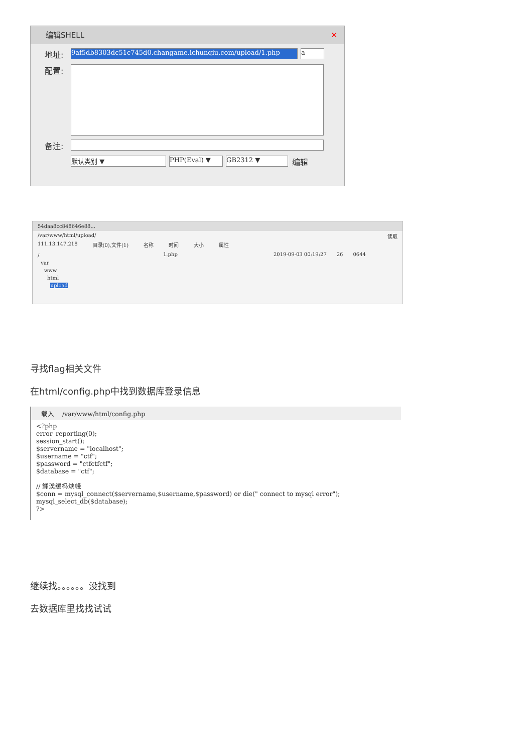编辑SHELL ✕
地址: 9af5db8303dc51c745d0.changame.ichunqiu.com/upload/1.php a
配置:
备注:
默认类别 ▼ PHP(Eval) ▼ GB2312 ▼ 编辑
54daa8cc848646e88...
/var/www/html/upload/ 读取
111.13.147.218 目录(0),文件(1) 名称 时间 大小 属性
/
var
www
html
upload
1.php 2019-09-03 00:19:27 26 0644
寻找flag相关文件
在html/config.php中找到数据库登录信息
载入 /var/www/html/config.php
<?php
error_reporting(0);
session_start();
$servername = "localhost";
$username = "ctf";
$password = "ctfctfctf";
$database = "ctf";

// 鍒涘缓杩炴帴
$conn = mysql_connect($servername,$username,$password) or die(" connect to mysql error");
mysql_select_db($database);
?>
继续找。。。。。。没找到
去数据库里找找试试